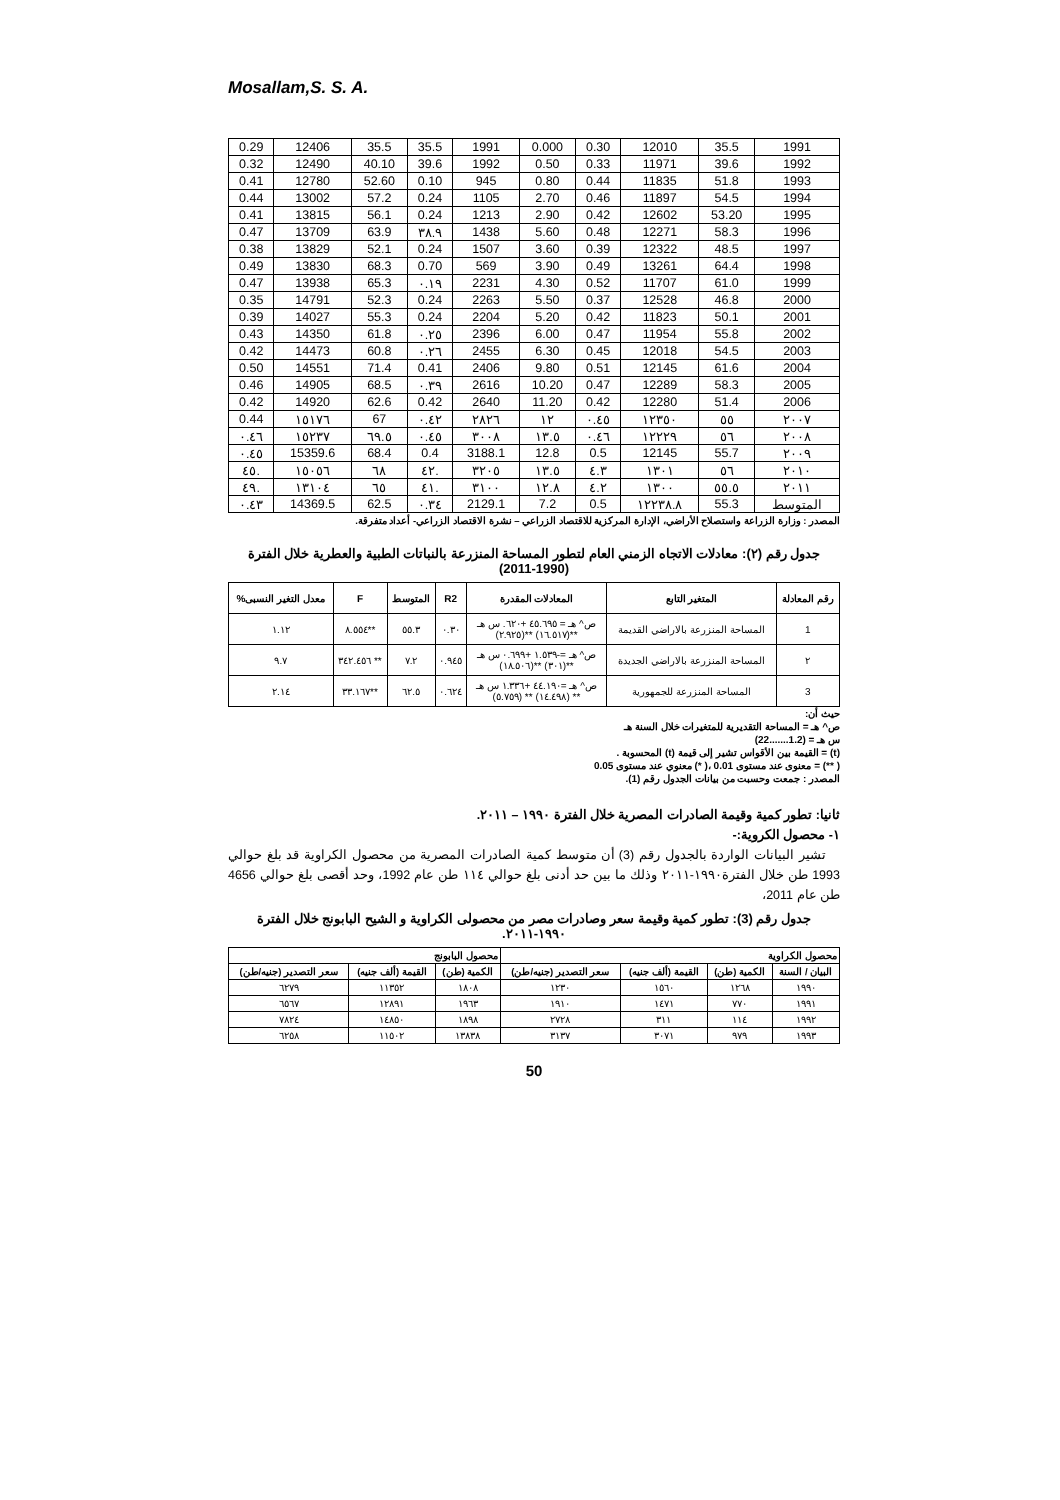Mosallam,S. S. A.
| 0.29 | 12406 | 35.5 | 35.5 | 1991 | 0.000 | 0.30 | 12010 | 35.5 | 1991 |
| 0.32 | 12490 | 40.10 | 39.6 | 1992 | 0.50 | 0.33 | 11971 | 39.6 | 1992 |
| 0.41 | 12780 | 52.60 | 0.10 | 945 | 0.80 | 0.44 | 11835 | 51.8 | 1993 |
| 0.44 | 13002 | 57.2 | 0.24 | 1105 | 2.70 | 0.46 | 11897 | 54.5 | 1994 |
| 0.41 | 13815 | 56.1 | 0.24 | 1213 | 2.90 | 0.42 | 12602 | 53.20 | 1995 |
| 0.47 | 13709 | 63.9 | ٣٨.٩ | 1438 | 5.60 | 0.48 | 12271 | 58.3 | 1996 |
| 0.38 | 13829 | 52.1 | 0.24 | 1507 | 3.60 | 0.39 | 12322 | 48.5 | 1997 |
| 0.49 | 13830 | 68.3 | 0.70 | 569 | 3.90 | 0.49 | 13261 | 64.4 | 1998 |
| 0.47 | 13938 | 65.3 | ٠.١٩ | 2231 | 4.30 | 0.52 | 11707 | 61.0 | 1999 |
| 0.35 | 14791 | 52.3 | 0.24 | 2263 | 5.50 | 0.37 | 12528 | 46.8 | 2000 |
| 0.39 | 14027 | 55.3 | 0.24 | 2204 | 5.20 | 0.42 | 11823 | 50.1 | 2001 |
| 0.43 | 14350 | 61.8 | ٠.٢٥ | 2396 | 6.00 | 0.47 | 11954 | 55.8 | 2002 |
| 0.42 | 14473 | 60.8 | ٠.٢٦ | 2455 | 6.30 | 0.45 | 12018 | 54.5 | 2003 |
| 0.50 | 14551 | 71.4 | 0.41 | 2406 | 9.80 | 0.51 | 12145 | 61.6 | 2004 |
| 0.46 | 14905 | 68.5 | ٠.٣٩ | 2616 | 10.20 | 0.47 | 12289 | 58.3 | 2005 |
| 0.42 | 14920 | 62.6 | 0.42 | 2640 | 11.20 | 0.42 | 12280 | 51.4 | 2006 |
| 0.44 | ١٥١٧٦ | 67 | ٠.٤٢ | ٢٨٢٦ | ١٢ | ٠.٤٥ | ١٢٣٥٠ | ٥٥ | ٢٠٠٧ |
| ٠.٤٦ | ١٥٢٣٧ | ٦٩.٥ | ٠.٤٥ | ٣٠٠٨ | ١٣.٥ | ٠.٤٦ | ١٢٢٢٩ | ٥٦ | ٢٠٠٨ |
| ٠.٤٥ | 15359.6 | 68.4 | 0.4 | 3188.1 | 12.8 | 0.5 | 12145 | 55.7 | ٢٠٠٩ |
| ٤٥. | ١٥٠٥٦ | ٦٨ | ٤٢. | ٣٢٠٥ | ١٣.٥ | ٤.٣ | ١٣٠١ | ٥٦ | ٢٠١٠ |
| ٤٩. | ١٣١٠٤ | ٦٥ | ٤١. | ٣١٠٠ | ١٢.٨ | ٤.٢ | ١٣٠٠ | ٥٥.٥ | ٢٠١١ |
| ٠.٤٣ | 14369.5 | 62.5 | ٠.٣٤ | 2129.1 | 7.2 | 0.5 | ١٢٢٣٨.٨ | 55.3 | المتوسط |
المصدر : وزارة الزراعة واستصلاح الأراضي، الإدارة المركزية للاقتصاد الزراعي – نشرة الاقتصاد الزراعي- أعداد متفرقة.
جدول رقم (٢): معادلات الاتجاه الزمني العام لتطور المساحة المنزرعة بالنباتات الطبية والعطرية خلال الفترة (1990-2011)
| رقم المعادلة | المتغير التابع | المعادلات المقدرة | R2 | المتوسط | F | معدل التغير النسبى% |
| --- | --- | --- | --- | --- | --- | --- |
| 1 | المساحة المنزرعة بالاراضي القديمة | ص^ هـ = ٤٥.٦٩٥ +٦٢٠. س هـ **(١٦.٥١٧) **(٢.٩٢٥) | ٠.٣٠ | ٥٥.٣ | **٨.٥٥٤ | ١.١٢ |
| ٢ | المساحة المنزرعة بالاراضي الجديدة | ص^ هـ =-١.٥٣٩ +٠.٦٩٩ س هـ **(٣٠١) **(١٨.٥٠٦) | ٠.٩٤٥ | ٧.٢ | ** ٣٤٢.٤٥٦ | ٩.٧ |
| 3 | المساحة المنزرعة للجمهورية | ص^ هـ =٤٤.١٩٠ +١.٣٣٦ س هـ ** (١٤.٤٩٨) ** (٥.٧٥٩) | ٠.٦٢٤ | ٦٢.٥ | **٣٣.١٦٧ | ٢.١٤ |
حيث أن:
ص^ هـ = المساحة التقديرية للمتغيرات خلال السنة هـ
س هـ = (1.2.......22)
(t) = القيمة بين الأقواس تشير إلى قيمة (t) المحسوبة .
( **) = معنوى عند مستوى 0.01 ،( *) معنوي عند مستوى 0.05
المصدر : جمعت وحسبت من بيانات الجدول رقم (1).
ثانيا: تطور كمية وقيمة الصادرات المصرية خلال الفترة ١٩٩٠ – ٢٠١١.
١- محصول الكروية:-
تشير البيانات الواردة بالجدول رقم (3) أن متوسط كمية الصادرات المصرية من محصول الكراوية قد بلغ حوالي 1993 طن خلال الفترة١٩٩٠-٢٠١١ وذلك ما بين حد أدنى بلغ حوالي ١١٤ طن عام 1992، وحد أقصى بلغ حوالي 4656 طن عام 2011،
جدول رقم (3): تطور كمية وقيمة سعر وصادرات مصر من محصولى الكراوية و الشيح البابونج خلال الفترة ١٩٩٠-٢٠١١.
| محصول الكراوية | | | | محصول البابونج | | |
| --- | --- | --- | --- | --- | --- | --- |
| البيان / السنة | الكمية (طن) | القيمة (ألف جنيه) | سعر التصدير (جنيه/طن) | الكمية (طن) | القيمة (ألف جنيه) | سعر التصدير (جنيه/طن) |
| ١٩٩٠ | ١٢٦٨ | ١٥٦٠ | ١٢٣٠ | ١٨٠٨ | ١١٣٥٢ | ٦٢٧٩ |
| ١٩٩١ | ٧٧٠ | ١٤٧١ | ١٩١٠ | ١٩٦٣ | ١٢٨٩١ | ٦٥٦٧ |
| ١٩٩٢ | ١١٤ | ٣١١ | ٢٧٢٨ | ١٨٩٨ | ١٤٨٥٠ | ٧٨٢٤ |
| ١٩٩٣ | ٩٧٩ | ٣٠٧١ | ٣١٣٧ | ١٣٨٣٨ | ١١٥٠٢ | ٦٢٥٨ |
50